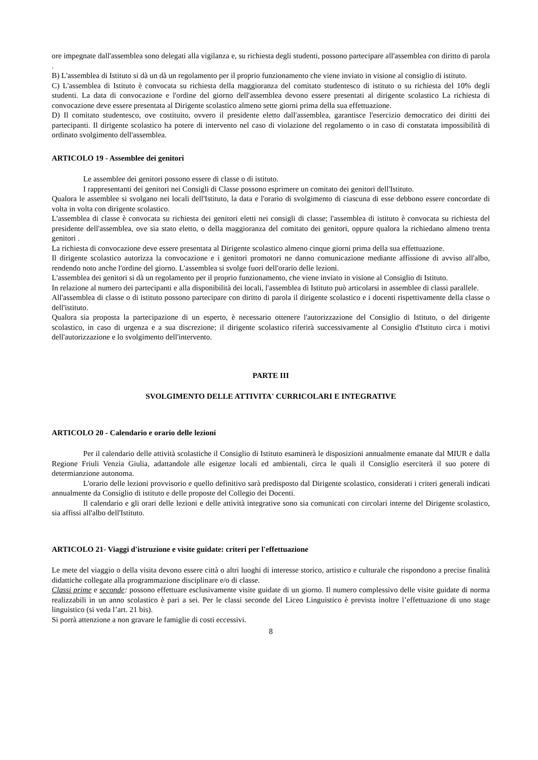ore impegnate dall'assemblea sono delegati alla vigilanza e, su richiesta degli studenti, possono partecipare all'assemblea con diritto di parola .
B) L'assemblea di Istituto si dà un dà un regolamento per il proprio funzionamento che viene inviato in visione al consiglio di istituto.
C) L'assemblea di Istituto è convocata su richiesta della maggioranza del comitato studentesco di istituto o su richiesta del 10% degli studenti. La data di convocazione e l'ordine del giorno dell'assemblea devono essere presentati al dirigente scolastico La richiesta di convocazione deve essere presentata al Dirigente scolastico almeno sette giorni prima della sua effettuazione.
D) Il comitato studentesco, ove costituito, ovvero il presidente eletto dall'assemblea, garantisce l'esercizio democratico dei diritti dei partecipanti. Il dirigente scolastico ha potere di intervento nel caso di violazione del regolamento o in caso di constatata impossibilità di ordinato svolgimento dell'assemblea.
ARTICOLO 19 - Assemblee dei genitori
Le assemblee dei genitori possono essere di classe o di istituto.
I rappresentanti dei genitori nei Consigli di Classe possono esprimere un comitato dei genitori dell'Istituto.
Qualora le assemblee si svolgano nei locali dell'Istituto, la data e l'orario di svolgimento di ciascuna di esse debbono essere concordate di volta in volta con dirigente scolastico.
L'assemblea di classe è convocata su richiesta dei genitori eletti nei consigli di classe; l'assemblea di istituto è convocata su richiesta del presidente dell'assemblea, ove sia stato eletto, o della maggioranza del comitato dei genitori, oppure qualora la richiedano almeno trenta genitori .
La richiesta di convocazione deve essere presentata al Dirigente scolastico almeno cinque giorni prima della sua effettuazione.
Il dirigente scolastico autorizza la convocazione e i genitori promotori ne danno comunicazione mediante affissione di avviso all'albo, rendendo noto anche l'ordine del giorno. L'assemblea si svolge fuori dell'orario delle lezioni.
L'assemblea dei genitori si dà un regolamento per il proprio funzionamento, che viene inviato in visione al Consiglio di Istituto.
In relazione al numero dei partecipanti e alla disponibilità dei locali, l'assemblea di Istituto può articolarsi in assemblee di classi parallele.
All'assemblea di classe o di istituto possono partecipare con diritto di parola il dirigente scolastico e i docenti rispettivamente della classe o dell'istituto.
Qualora sia proposta la partecipazione di un esperto, è necessario ottenere l'autorizzazione del Consiglio di Istituto, o del dirigente scolastico, in caso di urgenza e a sua discrezione; il dirigente scolastico riferirà successivamente al Consiglio d'Istituto circa i motivi dell'autorizzazione e lo svolgimento dell'intervento.
PARTE III
SVOLGIMENTO DELLE ATTIVITA' CURRICOLARI E INTEGRATIVE
ARTICOLO 20 - Calendario e orario delle lezioni
Per il calendario delle attività scolastiche il Consiglio di Istituto esaminerà le disposizioni annualmente emanate dal MIUR e dalla Regione Friuli Venzia Giulia, adattandole alle esigenze locali ed ambientali, circa le quali il Consiglio eserciterà il suo potere di determianzione autonoma.
L'orario delle lezioni provvisorio e quello definitivo sarà predisposto dal Dirigente scolastico, considerati i criteri generali indicati annualmente da Consiglio di istituto e delle proposte del Collegio dei Docenti.
Il calendario e gli orari delle lezioni e delle attività integrative sono sia comunicati con circolari interne del Dirigente scolastico, sia affissi all'albo dell'Istituto.
ARTICOLO 21- Viaggi d'istruzione e visite guidate: criteri per l'effettuazione
Le mete del viaggio o della visita devono essere città o altri luoghi di interesse storico, artistico e culturale che rispondono a precise finalità didattiche collegate alla programmazione disciplinare e/o di classe.
Classi prime e seconde: possono effettuare esclusivamente visite guidate di un giorno. Il numero complessivo delle visite guidate di norma realizzabili in un anno scolastico è pari a sei. Per le classi seconde del Liceo Linguistico è prevista inoltre l’effettuazione di uno stage linguistico (si veda l’art. 21 bis).
Si porrà attenzione a non gravare le famiglie di costi eccessivi.
8